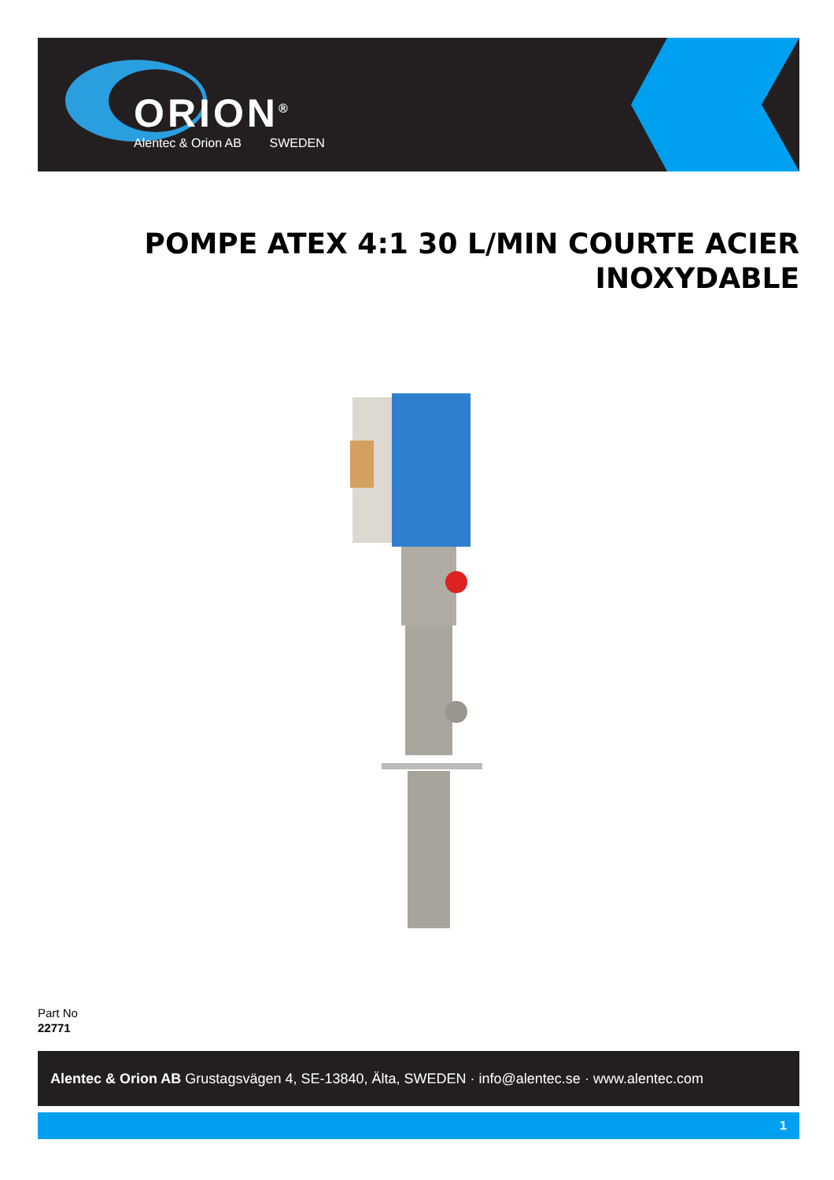ORION<sup>®</sup>
Alentec & Orion AB SWEDEN
POMPE ATEX 4:1 30 L/MIN COURTE ACIER INOXYDABLE
Part No
22771
Alentec & Orion AB Grustagsvägen 4, SE-13840, Älta, SWEDEN · info@alentec.se · www.alentec.com
1